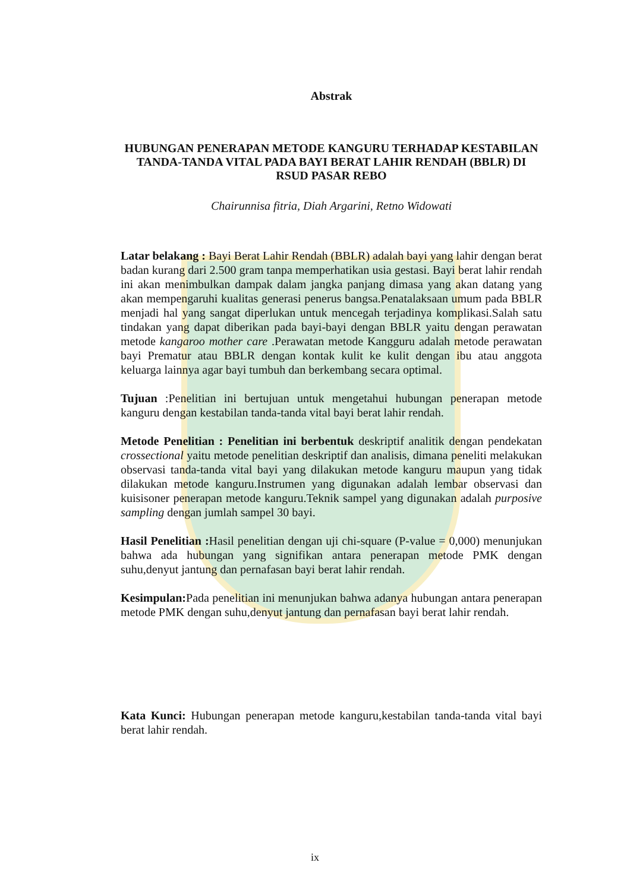Abstrak
HUBUNGAN PENERAPAN METODE KANGURU TERHADAP KESTABILAN TANDA-TANDA VITAL PADA BAYI BERAT LAHIR RENDAH (BBLR) DI RSUD PASAR REBO
Chairunnisa fitria, Diah Argarini, Retno Widowati
Latar belakang : Bayi Berat Lahir Rendah (BBLR) adalah bayi yang lahir dengan berat badan kurang dari 2.500 gram tanpa memperhatikan usia gestasi. Bayi berat lahir rendah ini akan menimbulkan dampak dalam jangka panjang dimasa yang akan datang yang akan mempengaruhi kualitas generasi penerus bangsa.Penatalaksaan umum pada BBLR menjadi hal yang sangat diperlukan untuk mencegah terjadinya komplikasi.Salah satu tindakan yang dapat diberikan pada bayi-bayi dengan BBLR yaitu dengan perawatan metode kangaroo mother care .Perawatan metode Kangguru adalah metode perawatan bayi Prematur atau BBLR dengan kontak kulit ke kulit dengan ibu atau anggota keluarga lainnya agar bayi tumbuh dan berkembang secara optimal.
Tujuan :Penelitian ini bertujuan untuk mengetahui hubungan penerapan metode kanguru dengan kestabilan tanda-tanda vital bayi berat lahir rendah.
Metode Penelitian : Penelitian ini berbentuk deskriptif analitik dengan pendekatan crossectional yaitu metode penelitian deskriptif dan analisis, dimana peneliti melakukan observasi tanda-tanda vital bayi yang dilakukan metode kanguru maupun yang tidak dilakukan metode kanguru.Instrumen yang digunakan adalah lembar observasi dan kuisisoner penerapan metode kanguru.Teknik sampel yang digunakan adalah purposive sampling dengan jumlah sampel 30 bayi.
Hasil Penelitian : Hasil penelitian dengan uji chi-square (P-value = 0,000) menunjukan bahwa ada hubungan yang signifikan antara penerapan metode PMK dengan suhu,denyut jantung dan pernafasan bayi berat lahir rendah.
Kesimpulan: Pada penelitian ini menunjukan bahwa adanya hubungan antara penerapan metode PMK dengan suhu,denyut jantung dan pernafasan bayi berat lahir rendah.
Kata Kunci: Hubungan penerapan metode kanguru,kestabilan tanda-tanda vital bayi berat lahir rendah.
ix